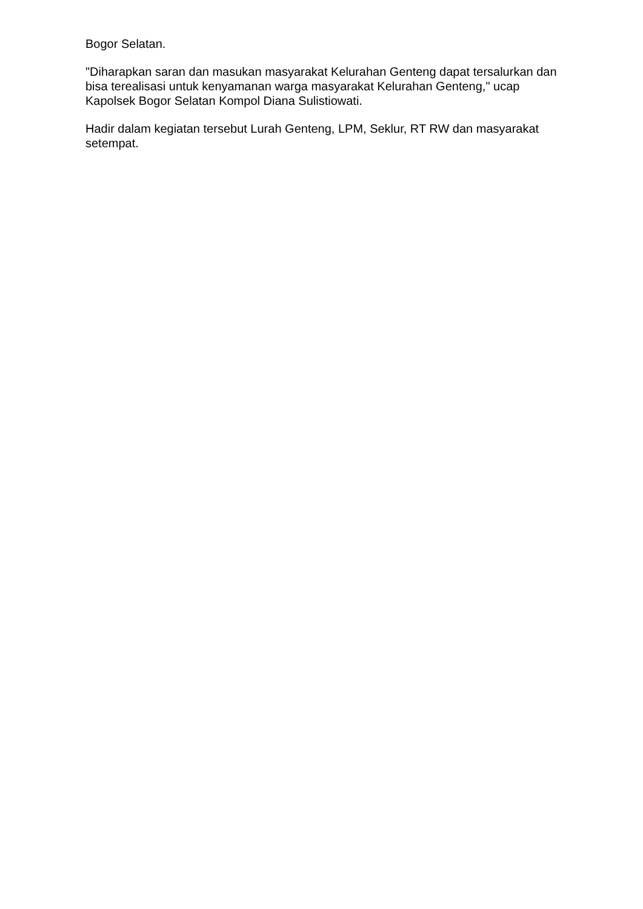Bogor Selatan.
"Diharapkan saran dan masukan masyarakat Kelurahan Genteng dapat tersalurkan dan bisa terealisasi untuk kenyamanan warga masyarakat Kelurahan Genteng," ucap Kapolsek Bogor Selatan Kompol Diana Sulistiowati.
Hadir dalam kegiatan tersebut Lurah Genteng, LPM, Seklur, RT RW dan masyarakat setempat.